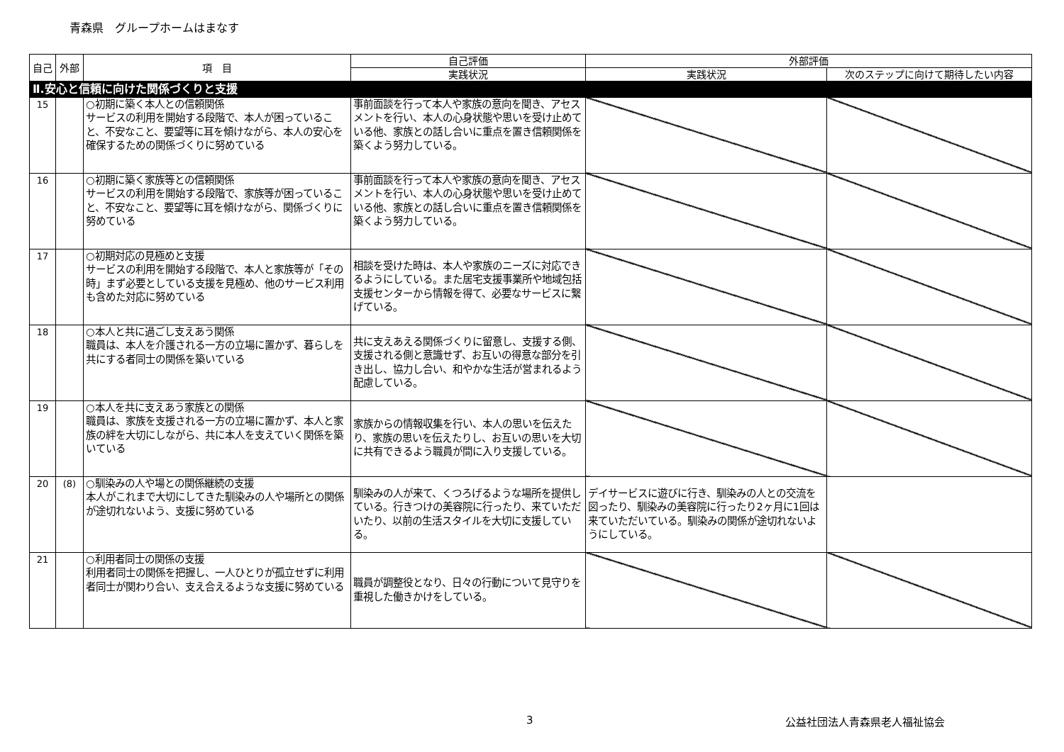青森県　グループホームはまなす
| 自己 | 外部 | 項 目 | 自己評価 | 外部評価 | |
| --- | --- | --- | --- | --- | --- |
| | | | 実践状況 | 実践状況 | 次のステップに向けて期待したい内容 |
| Ⅱ.安心と信頼に向けた関係づくりと支援 | | | | | |
| 15 | | ○初期に築く本人との信頼関係 サービスの利用を開始する段階で、本人が困っていること、不安なこと、要望等に耳を傾けながら、本人の安心を確保するための関係づくりに努めている | 事前面談を行って本人や家族の意向を聞き、アセスメントを行い、本人の心身状態や思いを受け止めている他、家族との話し合いに重点を置き信頼関係を築くよう努力している。 | | |
| 16 | | ○初期に築く家族等との信頼関係 サービスの利用を開始する段階で、家族等が困っていること、不安なこと、要望等に耳を傾けながら、関係づくりに努めている | 事前面談を行って本人や家族の意向を聞き、アセスメントを行い、本人の心身状態や思いを受け止めている他、家族との話し合いに重点を置き信頼関係を築くよう努力している。 | | |
| 17 | | ○初期対応の見極めと支援 サービスの利用を開始する段階で、本人と家族等が「その時」まず必要としている支援を見極め、他のサービス利用も含めた対応に努めている | 相談を受けた時は、本人や家族のニーズに対応できるようにしている。また居宅支援事業所や地域包括支援センターから情報を得て、必要なサービスに繋げている。 | | |
| 18 | | ○本人と共に過ごし支えあう関係 職員は、本人を介護される一方の立場に置かず、暮らしを共にする者同士の関係を築いている | 共に支えあえる関係づくりに留意し、支援する側、支援される側と意識せず、お互いの得意な部分を引き出し、協力し合い、和やかな生活が営まれるよう配慮している。 | | |
| 19 | | ○本人を共に支えあう家族との関係 職員は、家族を支援される一方の立場に置かず、本人と家族の絆を大切にしながら、共に本人を支えていく関係を築いている | 家族からの情報収集を行い、本人の思いを伝えたり、家族の思いを伝えたりし、お互いの思いを大切に共有できるよう職員が間に入り支援している。 | | |
| 20 | (8) | ○馴染みの人や場との関係継続の支援 本人がこれまで大切にしてきた馴染みの人や場所との関係が途切れないよう、支援に努めている | 馴染みの人が来て、くつろげるような場所を提供している。行きつけの美容院に行ったり、来ていただいたり、以前の生活スタイルを大切に支援している。 | デイサービスに遊びに行き、馴染みの人との交流を図ったり、馴染みの美容院に行ったり2ヶ月に1回は来ていただいている。馴染みの関係が途切れないようにしている。 | |
| 21 | | ○利用者同士の関係の支援 利用者同士の関係を把握し、一人ひとりが孤立せずに利用者同士が関わり合い、支え合えるような支援に努めている | 職員が調整役となり、日々の行動について見守りを重視した働きかけをしている。 | | |
3 公益社団法人青森県老人福祉協会